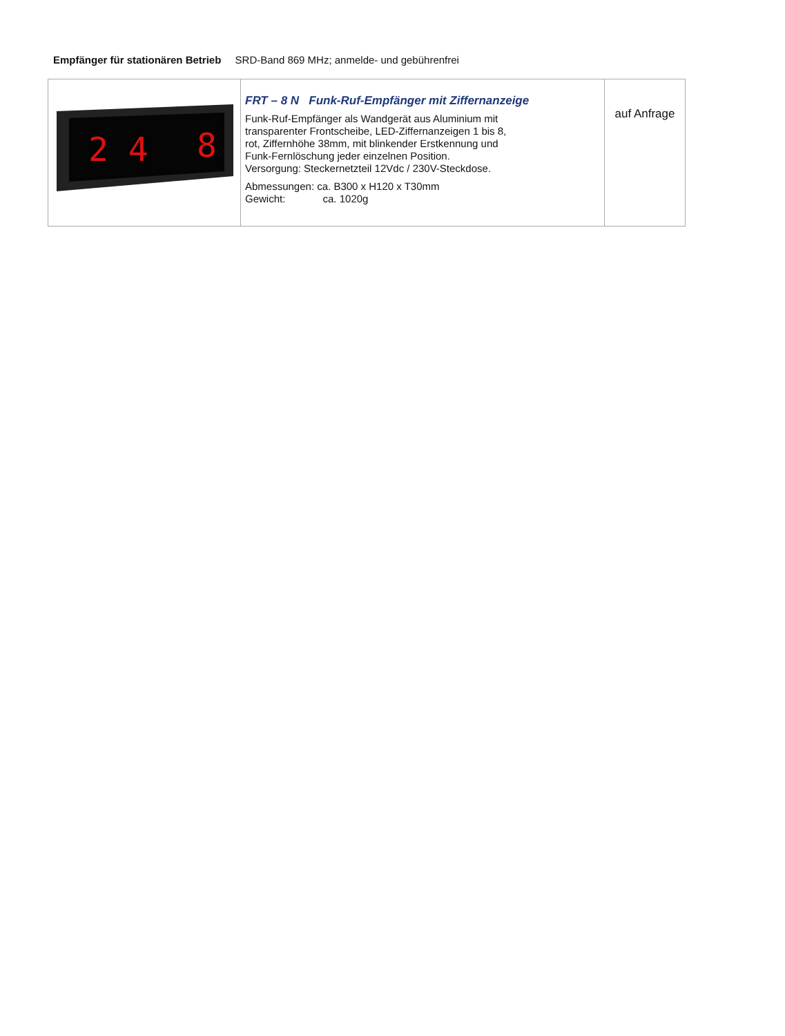Empfänger für stationären Betrieb SRD-Band 869 MHz; anmelde- und gebührenfrei
| 2 4 8 | FRT – 8 N Funk-Ruf-Empfänger mit Ziffernanzeige Funk-Ruf-Empfänger als Wandgerät aus Aluminium mit transparenter Frontscheibe, LED-Ziffernanzeigen 1 bis 8, rot, Ziffernhöhe 38mm, mit blinkender Erstkennung und Funk-Fernlöschung jeder einzelnen Position. Versorgung: Steckernetzteil 12Vdc / 230V-Steckdose. Abmessungen: ca. B300 x H120 x T30mm Gewicht: ca. 1020g | auf Anfrage |